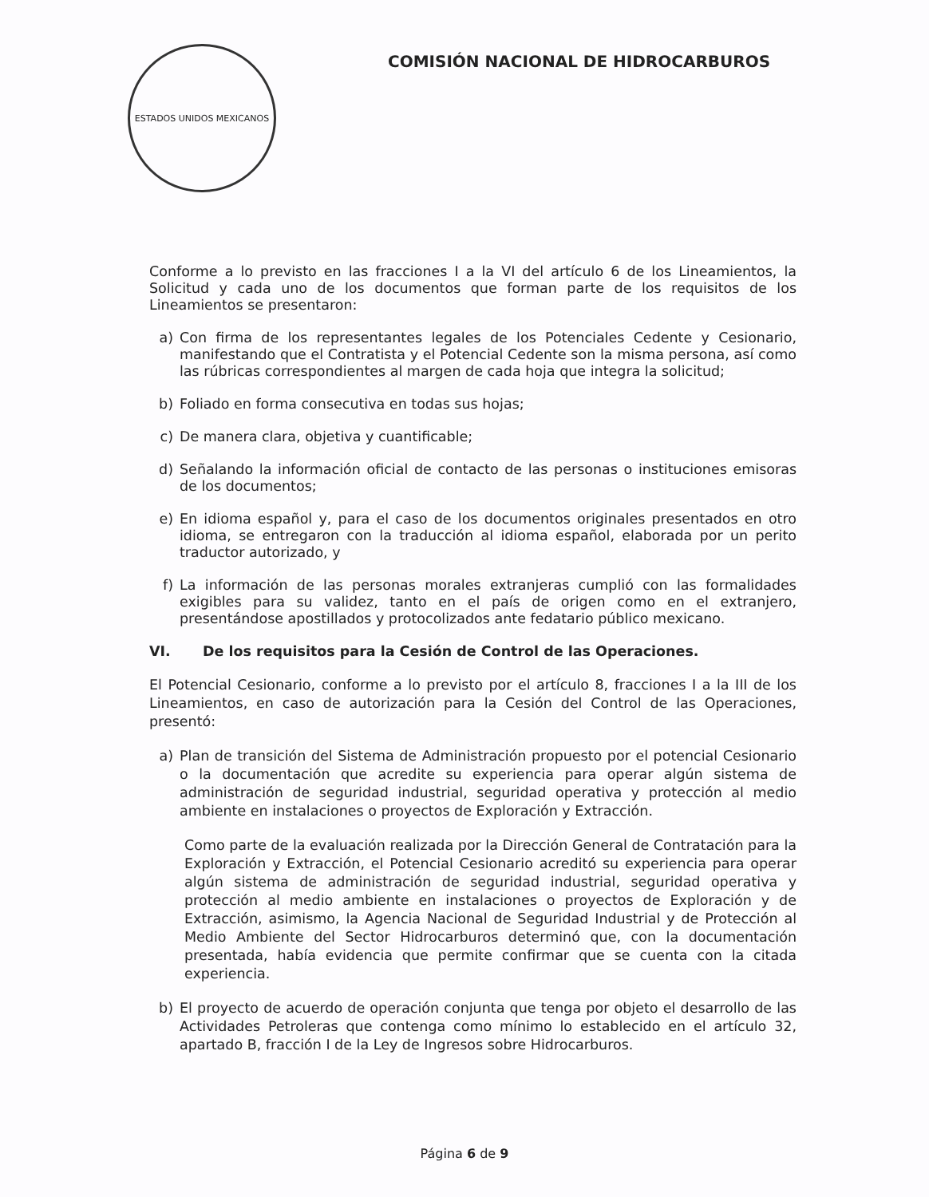ESTADOS UNIDOS MEXICANOS
COMISIÓN NACIONAL DE HIDROCARBUROS
Conforme a lo previsto en las fracciones I a la VI del artículo 6 de los Lineamientos, la Solicitud y cada uno de los documentos que forman parte de los requisitos de los Lineamientos se presentaron:
a) Con firma de los representantes legales de los Potenciales Cedente y Cesionario, manifestando que el Contratista y el Potencial Cedente son la misma persona, así como las rúbricas correspondientes al margen de cada hoja que integra la solicitud;
b) Foliado en forma consecutiva en todas sus hojas;
c) De manera clara, objetiva y cuantificable;
d) Señalando la información oficial de contacto de las personas o instituciones emisoras de los documentos;
e) En idioma español y, para el caso de los documentos originales presentados en otro idioma, se entregaron con la traducción al idioma español, elaborada por un perito traductor autorizado, y
f) La información de las personas morales extranjeras cumplió con las formalidades exigibles para su validez, tanto en el país de origen como en el extranjero, presentándose apostillados y protocolizados ante fedatario público mexicano.
VI. De los requisitos para la Cesión de Control de las Operaciones.
El Potencial Cesionario, conforme a lo previsto por el artículo 8, fracciones I a la III de los Lineamientos, en caso de autorización para la Cesión del Control de las Operaciones, presentó:
a) Plan de transición del Sistema de Administración propuesto por el potencial Cesionario o la documentación que acredite su experiencia para operar algún sistema de administración de seguridad industrial, seguridad operativa y protección al medio ambiente en instalaciones o proyectos de Exploración y Extracción.
Como parte de la evaluación realizada por la Dirección General de Contratación para la Exploración y Extracción, el Potencial Cesionario acreditó su experiencia para operar algún sistema de administración de seguridad industrial, seguridad operativa y protección al medio ambiente en instalaciones o proyectos de Exploración y de Extracción, asimismo, la Agencia Nacional de Seguridad Industrial y de Protección al Medio Ambiente del Sector Hidrocarburos determinó que, con la documentación presentada, había evidencia que permite confirmar que se cuenta con la citada experiencia.
b) El proyecto de acuerdo de operación conjunta que tenga por objeto el desarrollo de las Actividades Petroleras que contenga como mínimo lo establecido en el artículo 32, apartado B, fracción I de la Ley de Ingresos sobre Hidrocarburos.
Página 6 de 9